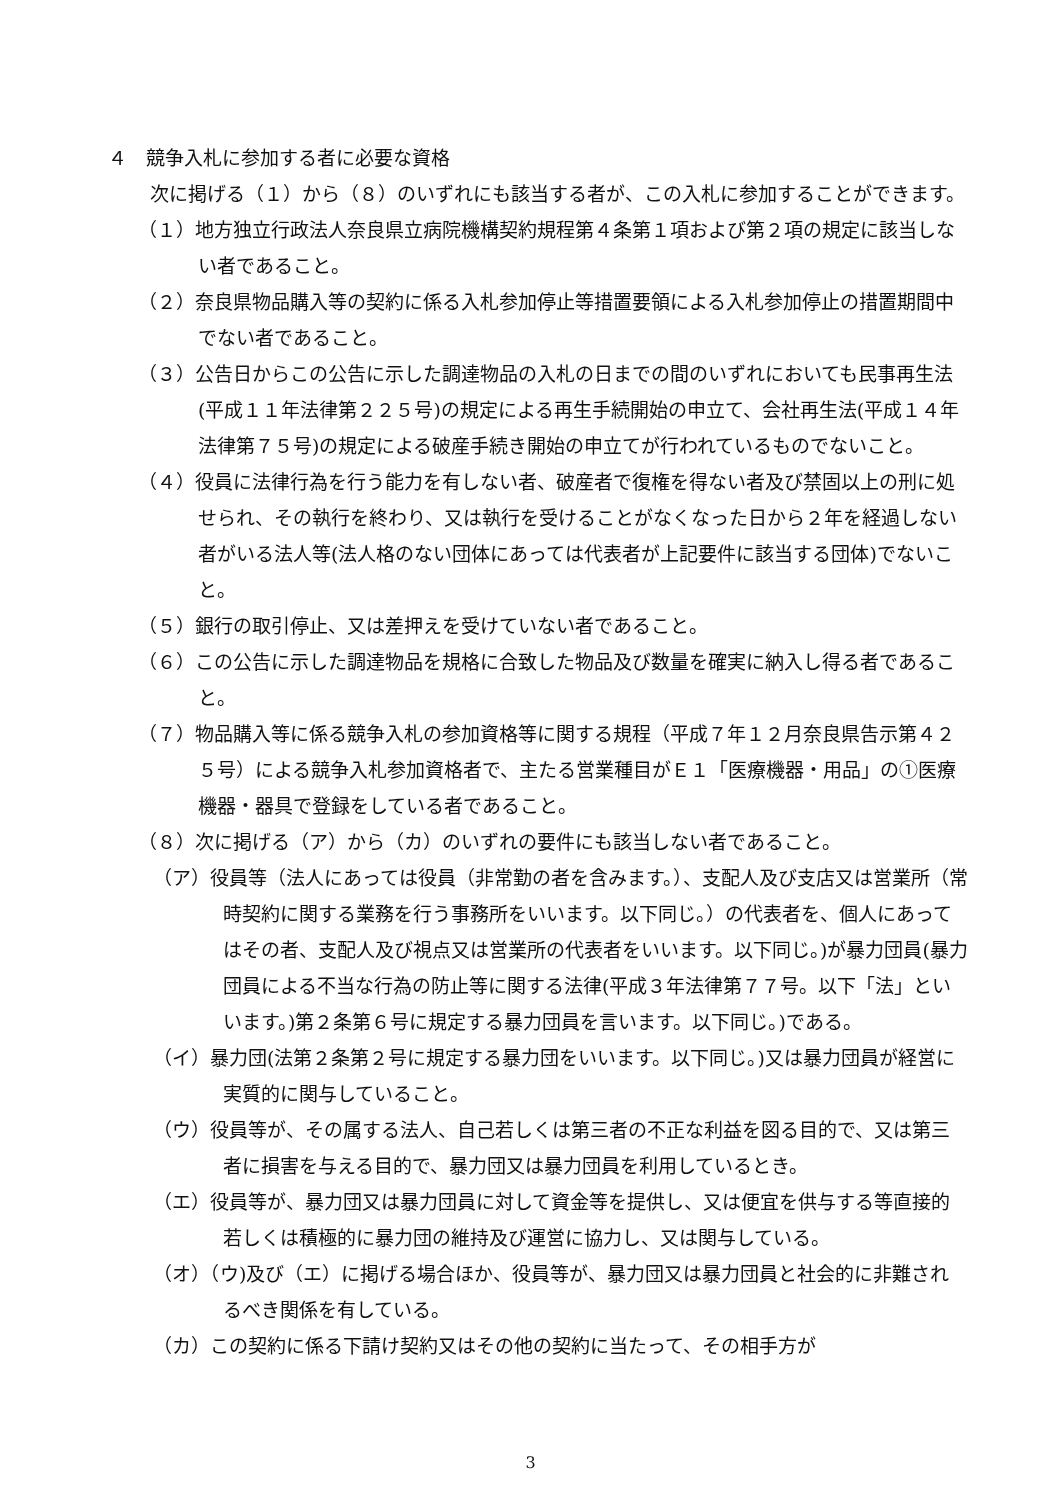４　競争入札に参加する者に必要な資格
次に掲げる（１）から（８）のいずれにも該当する者が、この入札に参加することができます。
（１）地方独立行政法人奈良県立病院機構契約規程第４条第１項および第２項の規定に該当しない者であること。
（２）奈良県物品購入等の契約に係る入札参加停止等措置要領による入札参加停止の措置期間中でない者であること。
（３）公告日からこの公告に示した調達物品の入札の日までの間のいずれにおいても民事再生法(平成１１年法律第２２５号)の規定による再生手続開始の申立て、会社再生法(平成１４年法律第７５号)の規定による破産手続き開始の申立てが行われているものでないこと。
（４）役員に法律行為を行う能力を有しない者、破産者で復権を得ない者及び禁固以上の刑に処せられ、その執行を終わり、又は執行を受けることがなくなった日から２年を経過しない者がいる法人等(法人格のない団体にあっては代表者が上記要件に該当する団体)でないこと。
（５）銀行の取引停止、又は差押えを受けていない者であること。
（６）この公告に示した調達物品を規格に合致した物品及び数量を確実に納入し得る者であること。
（７）物品購入等に係る競争入札の参加資格等に関する規程（平成７年１２月奈良県告示第４２５号）による競争入札参加資格者で、主たる営業種目がＥ１「医療機器・用品」の①医療機器・器具で登録をしている者であること。
（８）次に掲げる（ア）から（カ）のいずれの要件にも該当しない者であること。
（ア）役員等（法人にあっては役員（非常勤の者を含みます。）、支配人及び支店又は営業所（常時契約に関する業務を行う事務所をいいます。以下同じ。）の代表者を、個人にあってはその者、支配人及び視点又は営業所の代表者をいいます。以下同じ。)が暴力団員(暴力団員による不当な行為の防止等に関する法律(平成３年法律第７７号。以下「法」といいます。)第２条第６号に規定する暴力団員を言います。以下同じ。)である。
（イ）暴力団(法第２条第２号に規定する暴力団をいいます。以下同じ。)又は暴力団員が経営に実質的に関与していること。
（ウ）役員等が、その属する法人、自己若しくは第三者の不正な利益を図る目的で、又は第三者に損害を与える目的で、暴力団又は暴力団員を利用しているとき。
（エ）役員等が、暴力団又は暴力団員に対して資金等を提供し、又は便宜を供与する等直接的若しくは積極的に暴力団の維持及び運営に協力し、又は関与している。
（オ）（ウ)及び（エ）に掲げる場合ほか、役員等が、暴力団又は暴力団員と社会的に非難されるべき関係を有している。
（カ）この契約に係る下請け契約又はその他の契約に当たって、その相手方が
3